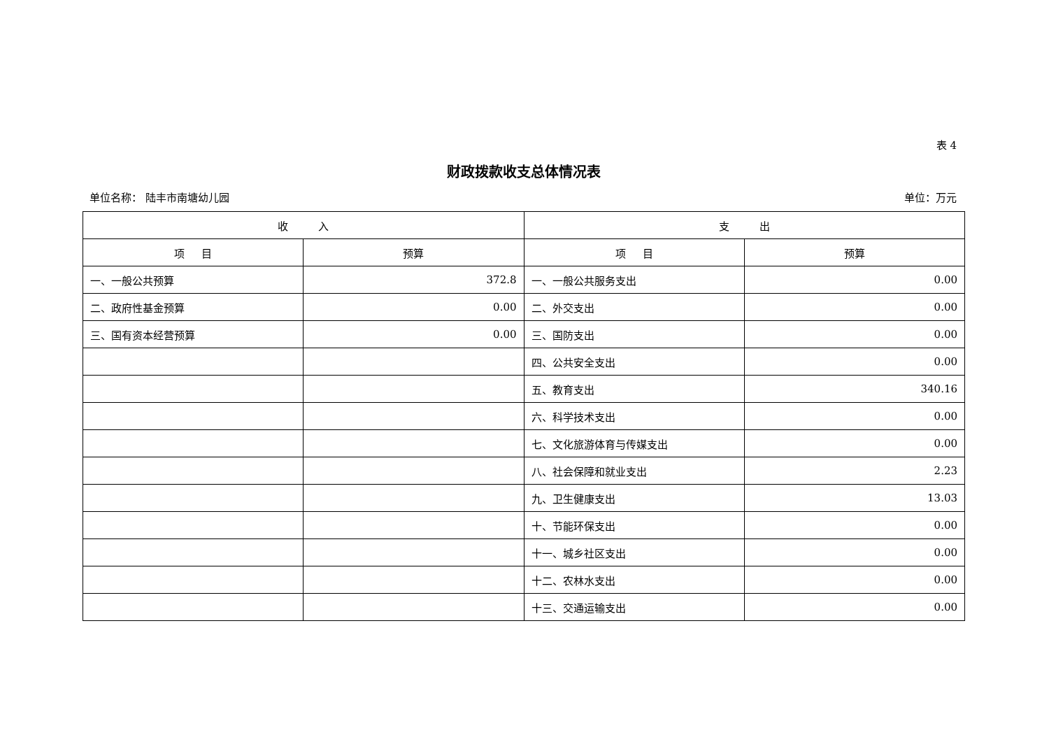表 4
财政拨款收支总体情况表
单位名称： 陆丰市南塘幼儿园 单位：万元
| 收 入 | | 支 出 | |
| --- | --- | --- | --- |
| 项 目 | 预算 | 项 目 | 预算 |
| 一、一般公共预算 | 372.8 | 一、一般公共服务支出 | 0.00 |
| 二、政府性基金预算 | 0.00 | 二、外交支出 | 0.00 |
| 三、国有资本经营预算 | 0.00 | 三、国防支出 | 0.00 |
| | | 四、公共安全支出 | 0.00 |
| | | 五、教育支出 | 340.16 |
| | | 六、科学技术支出 | 0.00 |
| | | 七、文化旅游体育与传媒支出 | 0.00 |
| | | 八、社会保障和就业支出 | 2.23 |
| | | 九、卫生健康支出 | 13.03 |
| | | 十、节能环保支出 | 0.00 |
| | | 十一、城乡社区支出 | 0.00 |
| | | 十二、农林水支出 | 0.00 |
| | | 十三、交通运输支出 | 0.00 |